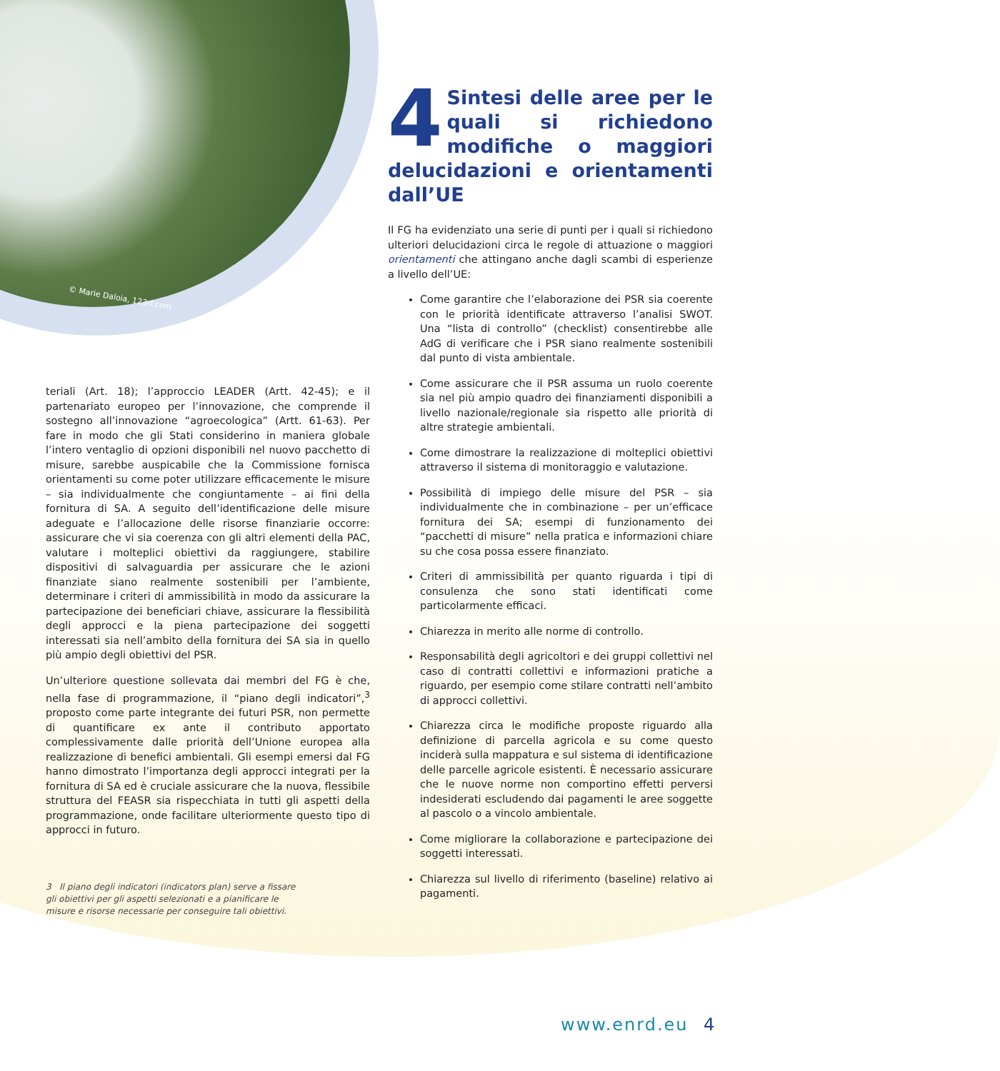© Marie Daloia, 123rf.com
4 Sintesi delle aree per le quali si richiedono modifiche o maggiori delucidazioni e orientamenti dall’UE
Il FG ha evidenziato una serie di punti per i quali si richiedono ulteriori delucidazioni circa le regole di attuazione o maggiori orientamenti che attingano anche dagli scambi di esperienze a livello dell’UE:
Come garantire che l’elaborazione dei PSR sia coerente con le priorità identificate attraverso l’analisi SWOT. Una “lista di controllo” (checklist) consentirebbe alle AdG di verificare che i PSR siano realmente sostenibili dal punto di vista ambientale.
Come assicurare che il PSR assuma un ruolo coerente sia nel più ampio quadro dei finanziamenti disponibili a livello nazionale/regionale sia rispetto alle priorità di altre strategie ambientali.
Come dimostrare la realizzazione di molteplici obiettivi attraverso il sistema di monitoraggio e valutazione.
Possibilità di impiego delle misure del PSR – sia individualmente che in combinazione – per un’efficace fornitura dei SA; esempi di funzionamento dei “pacchetti di misure” nella pratica e informazioni chiare su che cosa possa essere finanziato.
Criteri di ammissibilità per quanto riguarda i tipi di consulenza che sono stati identificati come particolarmente efficaci.
Chiarezza in merito alle norme di controllo.
Responsabilità degli agricoltori e dei gruppi collettivi nel caso di contratti collettivi e informazioni pratiche a riguardo, per esempio come stilare contratti nell’ambito di approcci collettivi.
Chiarezza circa le modifiche proposte riguardo alla definizione di parcella agricola e su come questo inciderà sulla mappatura e sul sistema di identificazione delle parcelle agricole esistenti. È necessario assicurare che le nuove norme non comportino effetti perversi indesiderati escludendo dai pagamenti le aree soggette al pascolo o a vincolo ambientale.
Come migliorare la collaborazione e partecipazione dei soggetti interessati.
Chiarezza sul livello di riferimento (baseline) relativo ai pagamenti.
teriali (Art. 18); l’approccio LEADER (Artt. 42-45); e il partenariato europeo per l’innovazione, che comprende il sostegno all’innovazione “agroecologica” (Artt. 61-63). Per fare in modo che gli Stati considerino in maniera globale l’intero ventaglio di opzioni disponibili nel nuovo pacchetto di misure, sarebbe auspicabile che la Commissione fornisca orientamenti su come poter utilizzare efficacemente le misure – sia individualmente che congiuntamente – ai fini della fornitura di SA. A seguito dell’identificazione delle misure adeguate e l’allocazione delle risorse finanziarie occorre: assicurare che vi sia coerenza con gli altri elementi della PAC, valutare i molteplici obiettivi da raggiungere, stabilire dispositivi di salvaguardia per assicurare che le azioni finanziate siano realmente sostenibili per l’ambiente, determinare i criteri di ammissibilità in modo da assicurare la partecipazione dei beneficiari chiave, assicurare la flessibilità degli approcci e la piena partecipazione dei soggetti interessati sia nell’ambito della fornitura dei SA sia in quello più ampio degli obiettivi del PSR.
Un’ulteriore questione sollevata dai membri del FG è che, nella fase di programmazione, il “piano degli indicatori”,<sup>3</sup> proposto come parte integrante dei futuri PSR, non permette di quantificare ex ante il contributo apportato complessivamente dalle priorità dell’Unione europea alla realizzazione di benefici ambientali. Gli esempi emersi dal FG hanno dimostrato l’importanza degli approcci integrati per la fornitura di SA ed è cruciale assicurare che la nuova, flessibile struttura del FEASR sia rispecchiata in tutti gli aspetti della programmazione, onde facilitare ulteriormente questo tipo di approcci in futuro.
3 Il piano degli indicatori (indicators plan) serve a fissare gli obiettivi per gli aspetti selezionati e a pianificare le misure e risorse necessarie per conseguire tali obiettivi.
www.enrd.eu 4